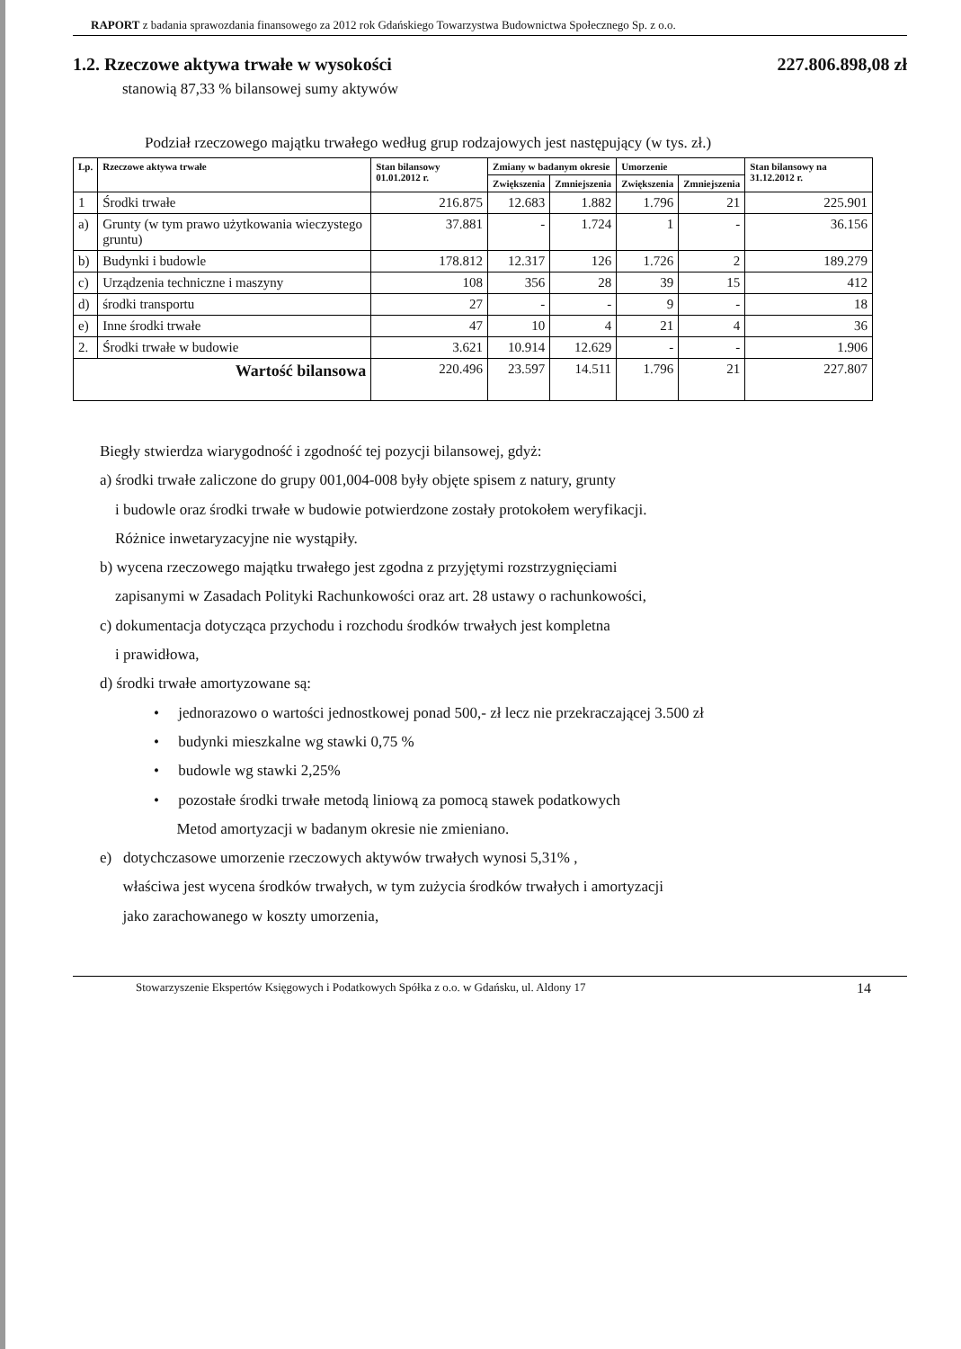RAPORT z badania sprawozdania finansowego za 2012 rok Gdańskiego Towarzystwa Budownictwa Społecznego Sp. z o.o.
1.2. Rzeczowe aktywa trwałe w wysokości 227.806.898,08 zł
stanowią 87,33 % bilansowej sumy aktywów
Podział rzeczowego majątku trwałego według grup rodzajowych jest następujący (w tys. zł.)
| Lp. | Rzeczowe aktywa trwałe | Stan bilansowy 01.01.2012 r. | Zmiany w badanym okresie | | Umorzenie | | Stan bilansowy na 31.12.2012 r. |
| --- | --- | --- | --- | --- | --- | --- | --- |
| | | | Zwiększenia | Zmniejszenia | Zwiększenia | Zmniejszenia | |
| 1 | Środki trwałe | 216.875 | 12.683 | 1.882 | 1.796 | 21 | 225.901 |
| a) | Grunty (w tym prawo użytkowania wieczystego gruntu) | 37.881 | - | 1.724 | 1 | - | 36.156 |
| b) | Budynki i budowle | 178.812 | 12.317 | 126 | 1.726 | 2 | 189.279 |
| c) | Urządzenia techniczne i maszyny | 108 | 356 | 28 | 39 | 15 | 412 |
| d) | środki transportu | 27 | - | - | 9 | - | 18 |
| e) | Inne środki trwałe | 47 | 10 | 4 | 21 | 4 | 36 |
| 2. | Środki trwałe w budowie | 3.621 | 10.914 | 12.629 | - | - | 1.906 |
| Wartość bilansowa | | 220.496 | 23.597 | 14.511 | 1.796 | 21 | 227.807 |
Biegły stwierdza wiarygodność i zgodność tej pozycji bilansowej, gdyż:
a) środki trwałe zaliczone do grupy 001,004-008 były objęte spisem z natury, grunty
i budowle oraz środki trwałe w budowie potwierdzone zostały protokołem weryfikacji.
Różnice inwetaryzacyjne nie wystąpiły.
b) wycena rzeczowego majątku trwałego jest zgodna z przyjętymi rozstrzygnięciami
zapisanymi w Zasadach Polityki Rachunkowości oraz art. 28 ustawy o rachunkowości,
c) dokumentacja dotycząca przychodu i rozchodu środków trwałych jest kompletna
i prawidłowa,
d) środki trwałe amortyzowane są:
• jednorazowo o wartości jednostkowej ponad 500,- zł lecz nie przekraczającej 3.500 zł
• budynki mieszkalne wg stawki 0,75 %
• budowle wg stawki 2,25%
• pozostałe środki trwałe metodą liniową za pomocą stawek podatkowych
Metod amortyzacji w badanym okresie nie zmieniano.
e) dotychczasowe umorzenie rzeczowych aktywów trwałych wynosi 5,31% ,
właściwa jest wycena środków trwałych, w tym zużycia środków trwałych i amortyzacji
jako zarachowanego w koszty umorzenia,
Stowarzyszenie Ekspertów Księgowych i Podatkowych Spółka z o.o. w Gdańsku, ul. Aldony 17 14